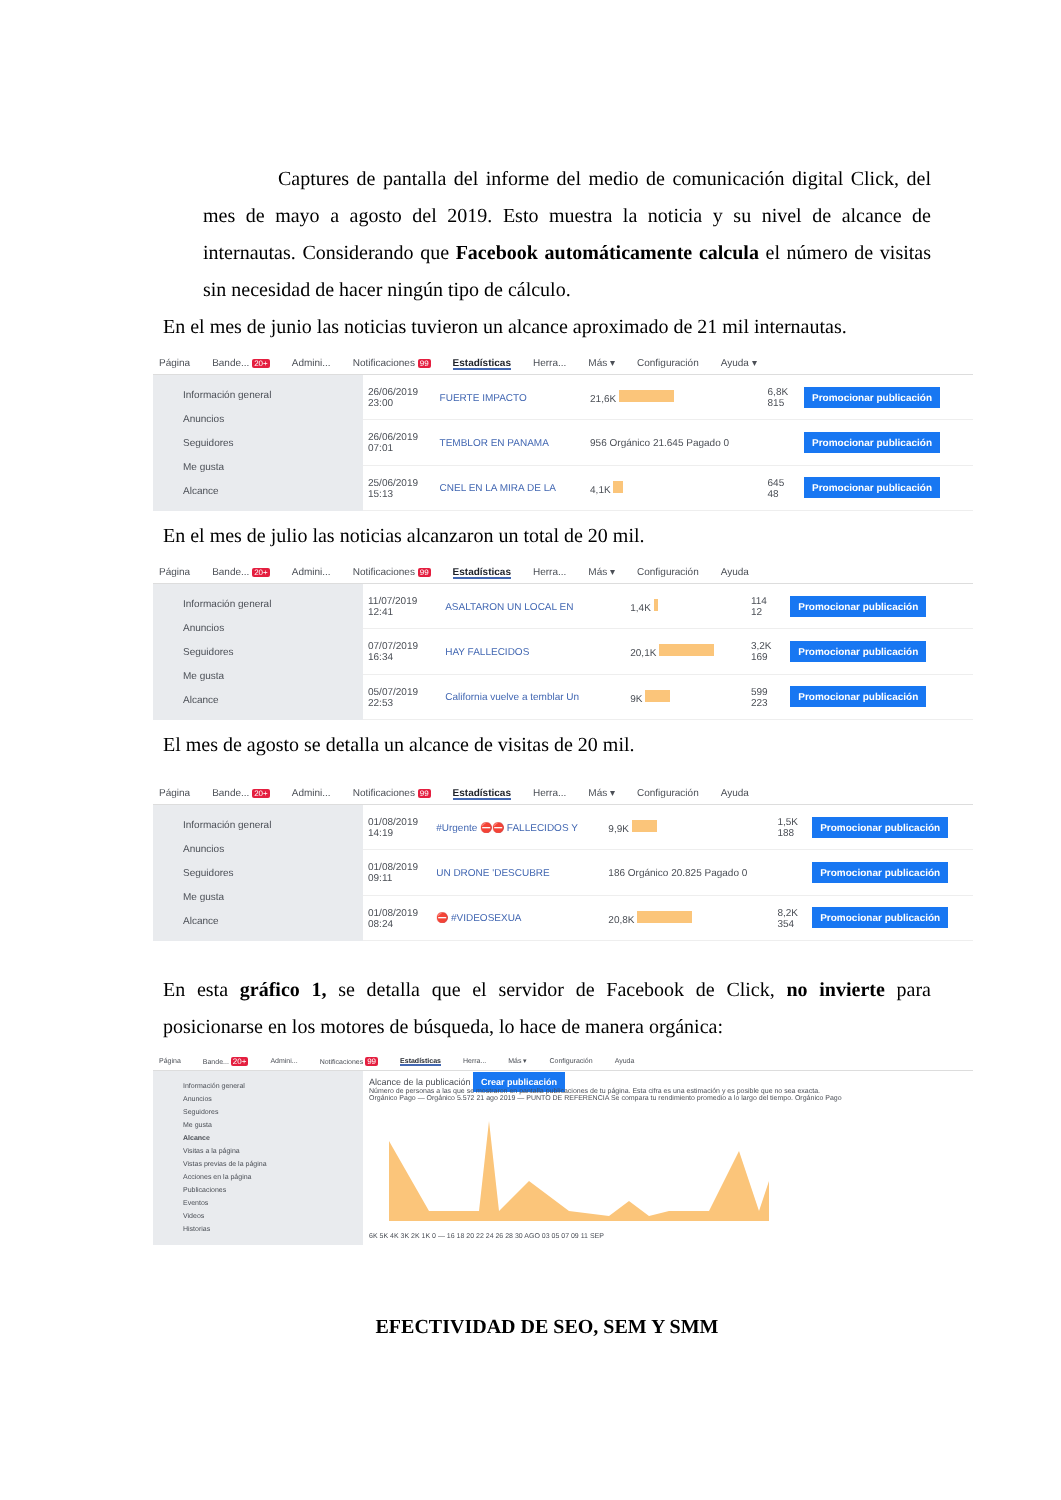Captures de pantalla del informe del medio de comunicación digital Click, del mes de mayo a agosto del 2019. Esto muestra la noticia y su nivel de alcance de internautas. Considerando que Facebook automáticamente calcula el número de visitas sin necesidad de hacer ningún tipo de cálculo.
En el mes de junio las noticias tuvieron un alcance aproximado de 21 mil internautas.
Página Bande... 20+ Admini... Notificaciones 99 Estadísticas Herra... Más ▾ Configuración Ayuda ▾
Información general
Anuncios
Seguidores
Me gusta
Alcance
| 26/06/2019 23:00 | FUERTE IMPACTO | 21,6K | 6,8K 815 | Promocionar publicación |
| 26/06/2019 07:01 | TEMBLOR EN PANAMA | 956 Orgánico 21.645 Pagado 0 | | Promocionar publicación |
| 25/06/2019 15:13 | CNEL EN LA MIRA DE LA | 4,1K | 645 48 | Promocionar publicación |
En el mes de julio las noticias alcanzaron un total de 20 mil.
Página Bande... 20+ Admini... Notificaciones 99 Estadísticas Herra... Más ▾ Configuración Ayuda
Información general
Anuncios
Seguidores
Me gusta
Alcance
| 11/07/2019 12:41 | ASALTARON UN LOCAL EN | 1,4K | 114 12 | Promocionar publicación |
| 07/07/2019 16:34 | HAY FALLECIDOS | 20,1K | 3,2K 169 | Promocionar publicación |
| 05/07/2019 22:53 | California vuelve a temblar Un | 9K | 599 223 | Promocionar publicación |
El mes de agosto se detalla un alcance de visitas de 20 mil.
Página Bande... 20+ Admini... Notificaciones 99 Estadísticas Herra... Más ▾ Configuración Ayuda
Información general
Anuncios
Seguidores
Me gusta
Alcance
| 01/08/2019 14:19 | #Urgente ⛔⛔ FALLECIDOS Y | 9,9K | 1,5K 188 | Promocionar publicación |
| 01/08/2019 09:11 | UN DRONE 'DESCUBRE | 186 Orgánico 20.825 Pagado 0 | | Promocionar publicación |
| 01/08/2019 08:24 | ⛔ #VIDEOSEXUA | 20,8K | 8,2K 354 | Promocionar publicación |
En esta gráfico 1, se detalla que el servidor de Facebook de Click, no invierte para posicionarse en los motores de búsqueda, lo hace de manera orgánica:
Página Bande... 20+ Admini... Notificaciones 99 Estadísticas Herra... Más ▾ Configuración Ayuda
Información general
Anuncios
Seguidores
Me gusta
Alcance
Visitas a la página
Vistas previas de la página
Acciones en la página
Publicaciones
Eventos
Videos
Historias
Alcance de la publicación Crear publicación
Número de personas a las que se mostraron en pantalla publicaciones de tu página. Esta cifra es una estimación y es posible que no sea exacta.
Orgánico Pago — Orgánico 5.572 21 ago 2019 — PUNTO DE REFERENCIA Se compara tu rendimiento promedio a lo largo del tiempo. Orgánico Pago
6K 5K 4K 3K 2K 1K 0 — 16 18 20 22 24 26 28 30 AGO 03 05 07 09 11 SEP
EFECTIVIDAD DE SEO, SEM Y SMM